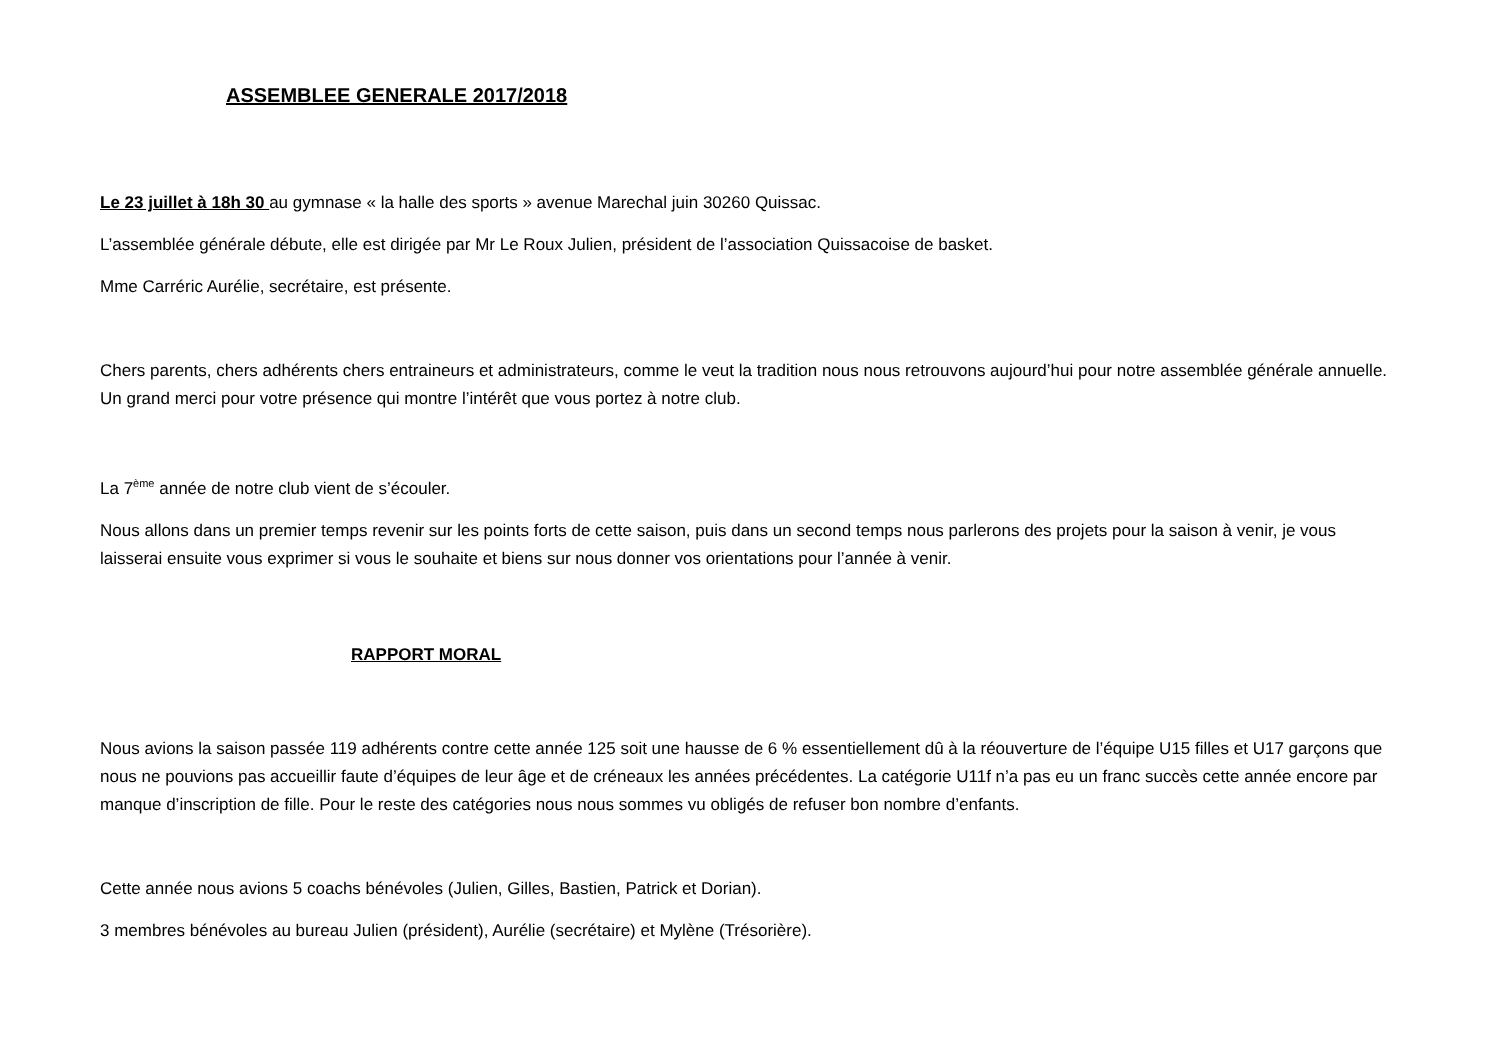ASSEMBLEE GENERALE 2017/2018
Le 23 juillet à 18h 30 au gymnase « la halle des sports » avenue Marechal juin 30260 Quissac.
L’assemblée générale débute, elle est dirigée par Mr Le Roux Julien, président de l’association Quissacoise de basket.
Mme Carréric Aurélie, secrétaire, est présente.
Chers parents, chers adhérents chers entraineurs et administrateurs, comme le veut la tradition nous nous retrouvons aujourd’hui pour notre assemblée générale annuelle. Un grand merci pour votre présence qui montre l’intérêt que vous portez à notre club.
La 7<sup>ème</sup> année de notre club vient de s’écouler.
Nous allons dans un premier temps revenir sur les points forts de cette saison, puis dans un second temps nous parlerons des projets pour la saison à venir, je vous laisserai ensuite vous exprimer si vous le souhaite et biens sur nous donner vos orientations pour l’année à venir.
RAPPORT MORAL
Nous avions la saison passée 119 adhérents contre cette année 125 soit une hausse de 6 % essentiellement dû à la réouverture de l’équipe U15 filles et U17 garçons que nous ne pouvions pas accueillir faute d’équipes de leur âge et de créneaux les années précédentes. La catégorie U11f n’a pas eu un franc succès cette année encore par manque d’inscription de fille. Pour le reste des catégories nous nous sommes vu obligés de refuser bon nombre d’enfants.
Cette année nous avions 5 coachs bénévoles (Julien, Gilles, Bastien, Patrick et Dorian).
3 membres bénévoles au bureau Julien (président), Aurélie (secrétaire) et Mylène (Trésorière).